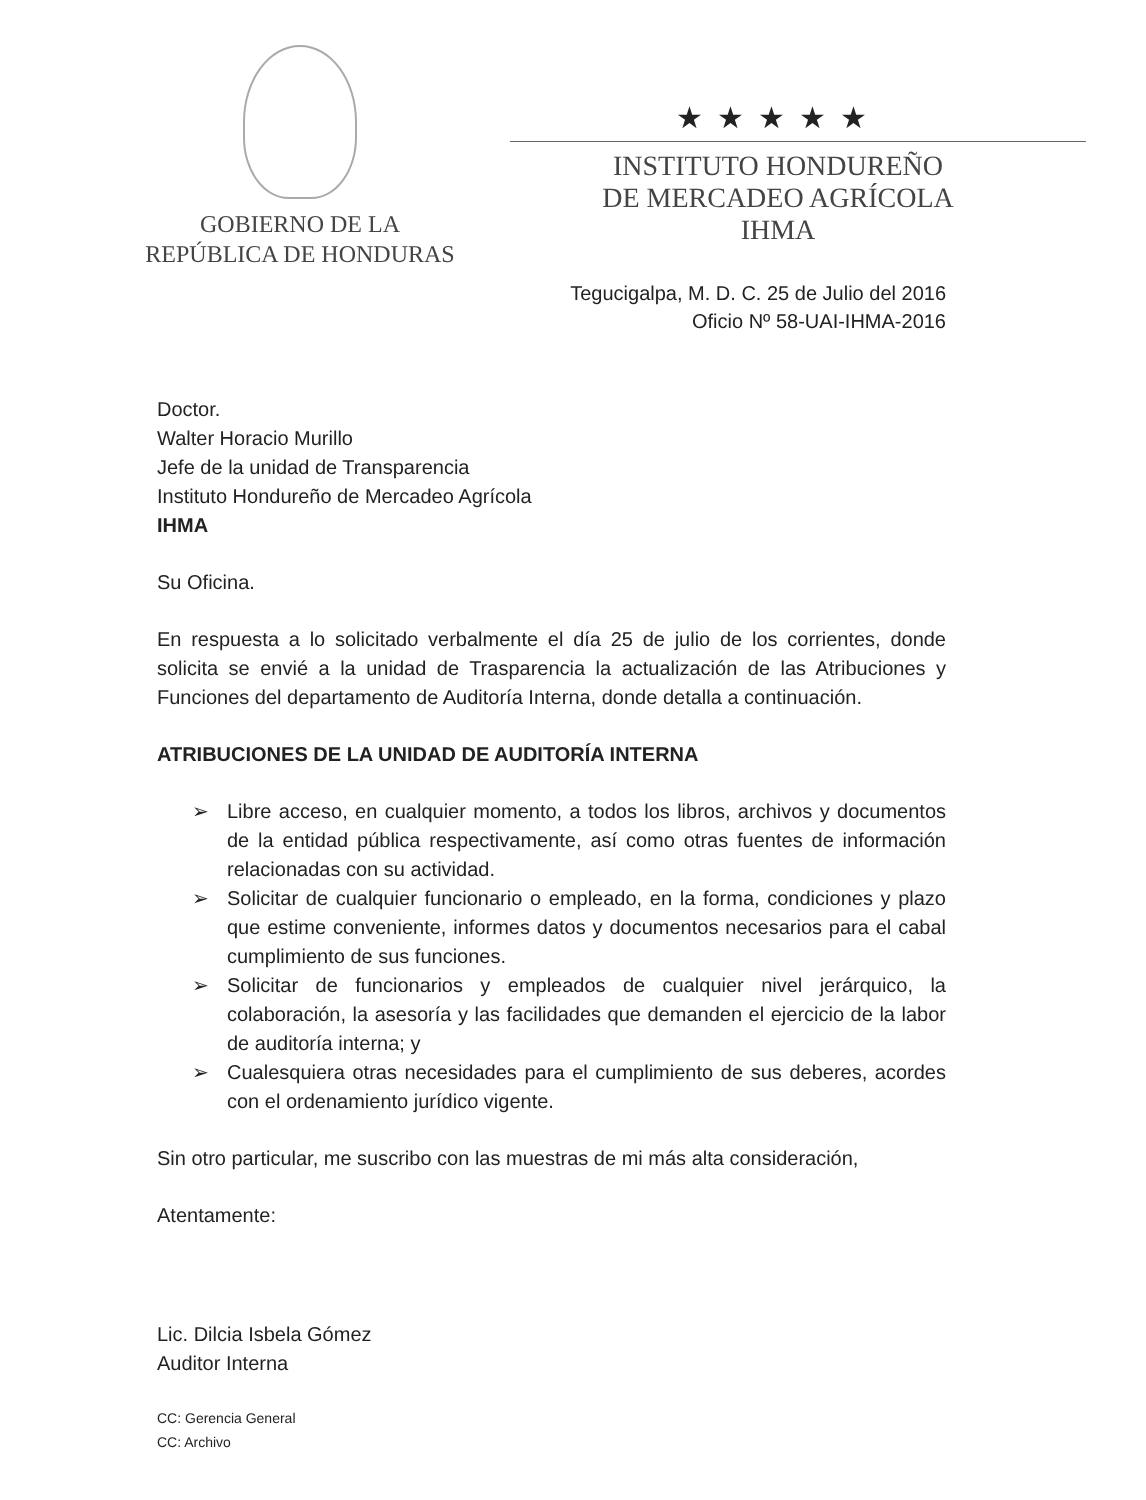GOBIERNO DE LA
REPÚBLICA DE HONDURAS
★★★★★
INSTITUTO HONDUREÑO
DE MERCADEO AGRÍCOLA
IHMA
Tegucigalpa, M. D. C. 25 de Julio del 2016
Oficio Nº 58-UAI-IHMA-2016
Doctor.
Walter Horacio Murillo
Jefe de la unidad de Transparencia
Instituto Hondureño de Mercadeo Agrícola
IHMA
Su Oficina.
En respuesta a lo solicitado verbalmente el día 25 de julio de los corrientes, donde solicita se envié a la unidad de Trasparencia la actualización de las Atribuciones y Funciones del departamento de Auditoría Interna, donde detalla a continuación.
ATRIBUCIONES DE LA UNIDAD DE AUDITORÍA INTERNA
➢ Libre acceso, en cualquier momento, a todos los libros, archivos y documentos de la entidad pública respectivamente, así como otras fuentes de información relacionadas con su actividad.
➢ Solicitar de cualquier funcionario o empleado, en la forma, condiciones y plazo que estime conveniente, informes datos y documentos necesarios para el cabal cumplimiento de sus funciones.
➢ Solicitar de funcionarios y empleados de cualquier nivel jerárquico, la colaboración, la asesoría y las facilidades que demanden el ejercicio de la labor de auditoría interna; y
➢ Cualesquiera otras necesidades para el cumplimiento de sus deberes, acordes con el ordenamiento jurídico vigente.
Sin otro particular, me suscribo con las muestras de mi más alta consideración,
Atentamente:
Lic. Dilcia Isbela Gómez
Auditor Interna
CC: Gerencia General
CC: Archivo